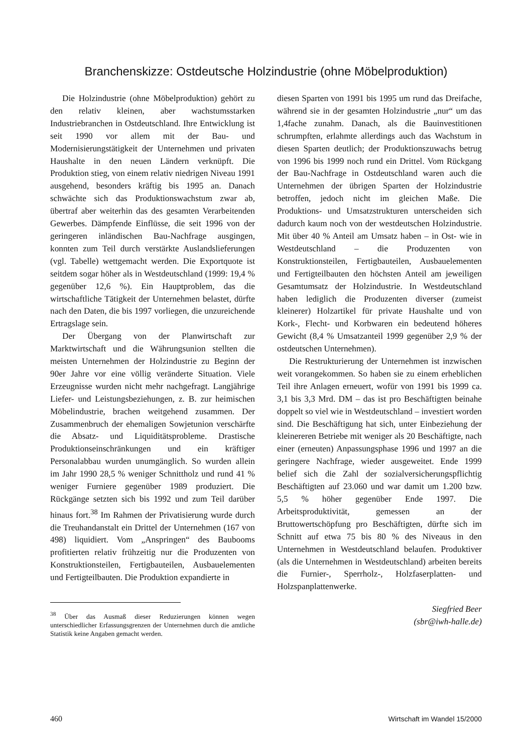Branchenskizze: Ostdeutsche Holzindustrie (ohne Möbelproduktion)
Die Holzindustrie (ohne Möbelproduktion) gehört zu den relativ kleinen, aber wachstumsstarken Industriebranchen in Ostdeutschland. Ihre Entwicklung ist seit 1990 vor allem mit der Bau- und Modernisierungstätigkeit der Unternehmen und privaten Haushalte in den neuen Ländern verknüpft. Die Produktion stieg, von einem relativ niedrigen Niveau 1991 ausgehend, besonders kräftig bis 1995 an. Danach schwächte sich das Produktionswachstum zwar ab, übertraf aber weiterhin das des gesamten Verarbeitenden Gewerbes. Dämpfende Einflüsse, die seit 1996 von der geringeren inländischen Bau-Nachfrage ausgingen, konnten zum Teil durch verstärkte Auslandslieferungen (vgl. Tabelle) wettgemacht werden. Die Exportquote ist seitdem sogar höher als in Westdeutschland (1999: 19,4 % gegenüber 12,6 %). Ein Hauptproblem, das die wirtschaftliche Tätigkeit der Unternehmen belastet, dürfte nach den Daten, die bis 1997 vorliegen, die unzureichende Ertragslage sein.
Der Übergang von der Planwirtschaft zur Marktwirtschaft und die Währungsunion stellten die meisten Unternehmen der Holzindustrie zu Beginn der 90er Jahre vor eine völlig veränderte Situation. Viele Erzeugnisse wurden nicht mehr nachgefragt. Langjährige Liefer- und Leistungsbeziehungen, z. B. zur heimischen Möbelindustrie, brachen weitgehend zusammen. Der Zusammenbruch der ehemaligen Sowjetunion verschärfte die Absatz- und Liquiditätsprobleme. Drastische Produktionseinschränkungen und ein kräftiger Personalabbau wurden unumgänglich. So wurden allein im Jahr 1990 28,5 % weniger Schnittholz und rund 41 % weniger Furniere gegenüber 1989 produziert. Die Rückgänge setzten sich bis 1992 und zum Teil darüber hinaus fort.<sup>38</sup> Im Rahmen der Privatisierung wurde durch die Treuhandanstalt ein Drittel der Unternehmen (167 von 498) liquidiert. Vom „Anspringen“ des Baubooms profitierten relativ frühzeitig nur die Produzenten von Konstruktionsteilen, Fertigbauteilen, Ausbauelementen und Fertigteilbauten. Die Produktion expandierte in
<sup>38</sup> Über das Ausmaß dieser Reduzierungen können wegen unterschiedlicher Erfassungsgrenzen der Unternehmen durch die amtliche Statistik keine Angaben gemacht werden.
diesen Sparten von 1991 bis 1995 um rund das Dreifache, während sie in der gesamten Holzindustrie „nur“ um das 1,4fache zunahm. Danach, als die Bauinvestitionen schrumpften, erlahmte allerdings auch das Wachstum in diesen Sparten deutlich; der Produktionszuwachs betrug von 1996 bis 1999 noch rund ein Drittel. Vom Rückgang der Bau-Nachfrage in Ostdeutschland waren auch die Unternehmen der übrigen Sparten der Holzindustrie betroffen, jedoch nicht im gleichen Maße. Die Produktions- und Umsatzstrukturen unterscheiden sich dadurch kaum noch von der westdeutschen Holzindustrie. Mit über 40 % Anteil am Umsatz haben – in Ost- wie in Westdeutschland – die Produzenten von Konstruktionsteilen, Fertigbauteilen, Ausbauelementen und Fertigteilbauten den höchsten Anteil am jeweiligen Gesamtumsatz der Holzindustrie. In Westdeutschland haben lediglich die Produzenten diverser (zumeist kleinerer) Holzartikel für private Haushalte und von Kork-, Flecht- und Korbwaren ein bedeutend höheres Gewicht (8,4 % Umsatzanteil 1999 gegenüber 2,9 % der ostdeutschen Unternehmen).
Die Restrukturierung der Unternehmen ist inzwischen weit vorangekommen. So haben sie zu einem erheblichen Teil ihre Anlagen erneuert, wofür von 1991 bis 1999 ca. 3,1 bis 3,3 Mrd. DM – das ist pro Beschäftigten beinahe doppelt so viel wie in Westdeutschland – investiert worden sind. Die Beschäftigung hat sich, unter Einbeziehung der kleinereren Betriebe mit weniger als 20 Beschäftigte, nach einer (erneuten) Anpassungsphase 1996 und 1997 an die geringere Nachfrage, wieder ausgeweitet. Ende 1999 belief sich die Zahl der sozialversicherungspflichtig Beschäftigten auf 23.060 und war damit um 1.200 bzw. 5,5 % höher gegenüber Ende 1997. Die Arbeitsproduktivität, gemessen an der Bruttowertschöpfung pro Beschäftigten, dürfte sich im Schnitt auf etwa 75 bis 80 % des Niveaus in den Unternehmen in Westdeutschland belaufen. Produktiver (als die Unternehmen in Westdeutschland) arbeiten bereits die Furnier-, Sperrholz-, Holzfaserplatten- und Holzspanplattenwerke.
Siegfried Beer
(sbr@iwh-halle.de)
460 Wirtschaft im Wandel 15/2000